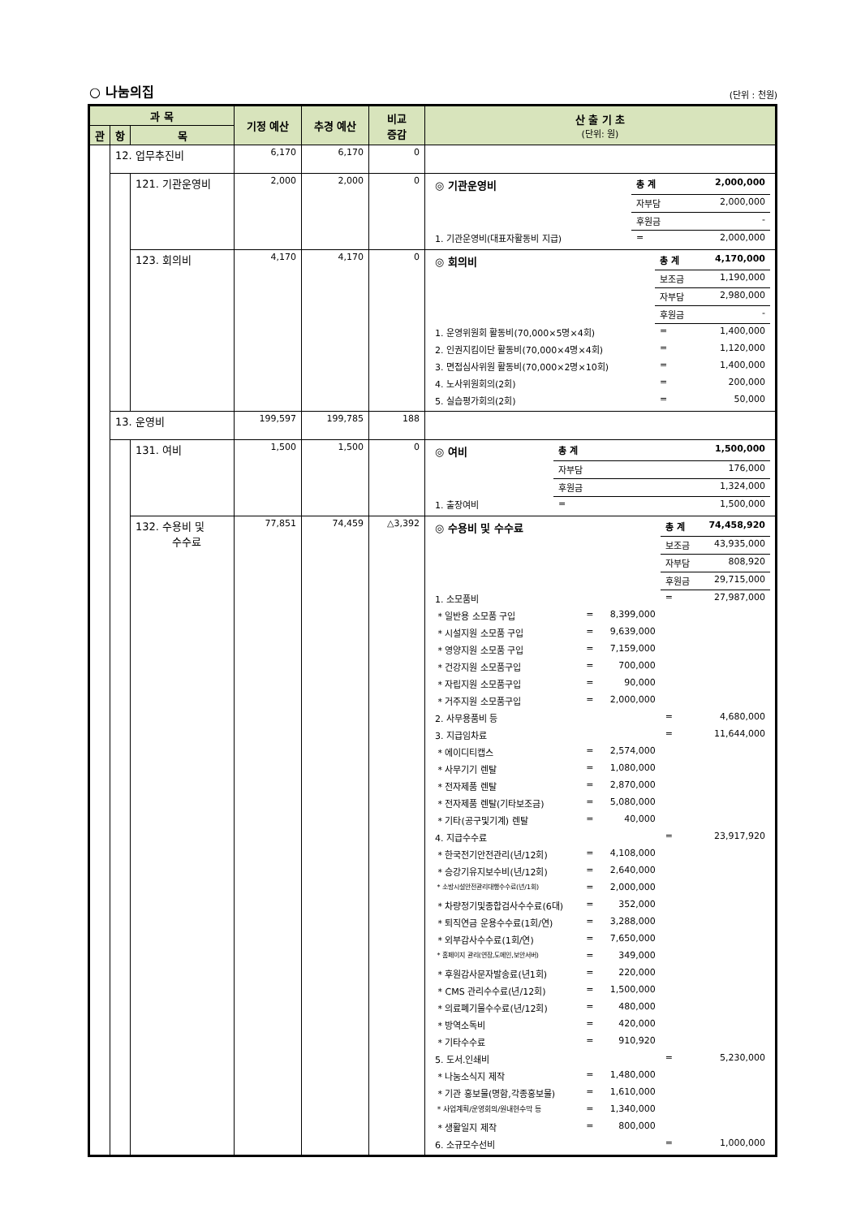○ 나눔의집 (단위 : 천원)
| 과 목 | | | 기정 예산 | 추경 예산 | 비교 증감 | 산 출 기 초 (단위: 원) |
| --- | --- | --- | --- | --- | --- | --- |
| 관 | 항 | 목 | | | | |
| | 12. 업무추진비 | | 6,170 | 6,170 | 0 | |
| | | 121. 기관운영비 | 2,000 | 2,000 | 0 | / ◎ 기관운영비 / 총 계 / 2,000,000 / / / 자부담 / 2,000,000 / / / 후원금 / - / / 1. 기관운영비(대표자활동비 지급) / = / 2,000,000 / |
| | | 123. 회의비 | 4,170 | 4,170 | 0 | / ◎ 회의비 / 총 계 / 4,170,000 / / / 보조금 / 1,190,000 / / / 자부담 / 2,980,000 / / / 후원금 / - / / 1. 운영위원회 활동비(70,000×5명×4회) / = / 1,400,000 / / 2. 인권지킴이단 활동비(70,000×4명×4회) / = / 1,120,000 / / 3. 면접심사위원 활동비(70,000×2명×10회) / = / 1,400,000 / / 4. 노사위원회의(2회) / = / 200,000 / / 5. 실습평가회의(2회) / = / 50,000 / |
| | 13. 운영비 | | 199,597 | 199,785 | 188 | |
| | | 131. 여비 | 1,500 | 1,500 | 0 | / ◎ 여비 / 총 계 / 1,500,000 / / / 자부담 / 176,000 / / / 후원금 / 1,324,000 / / 1. 출장여비 / = / 1,500,000 / |
| | | 132. 수용비 및 수수료 | 77,851 | 74,459 | △3,392 | / ◎ 수용비 및 수수료 / / / 총 계 / 74,458,920 / / / / / 보조금 / 43,935,000 / / / / / 자부담 / 808,920 / / / / / 후원금 / 29,715,000 / / 1. 소모품비 / / / = / 27,987,000 / / * 일반용 소모품 구입 / = / 8,399,000 / / / / * 시설지원 소모품 구입 / = / 9,639,000 / / / / * 영양지원 소모품 구입 / = / 7,159,000 / / / / * 건강지원 소모품구입 / = / 700,000 / / / / * 자립지원 소모품구입 / = / 90,000 / / / / * 거주지원 소모품구입 / = / 2,000,000 / / / / 2. 사무용품비 등 / / / = / 4,680,000 / / 3. 지급임차료 / / / = / 11,644,000 / / * 에이디티캡스 / = / 2,574,000 / / / / * 사무기기 렌탈 / = / 1,080,000 / / / / * 전자제품 렌탈 / = / 2,870,000 / / / / * 전자제품 렌탈(기타보조금) / = / 5,080,000 / / / / * 기타(공구및기계) 렌탈 / = / 40,000 / / / / 4. 지급수수료 / / / = / 23,917,920 / / * 한국전기안전관리(년/12회) / = / 4,108,000 / / / / * 승강기유지보수비(년/12회) / = / 2,640,000 / / / / * 소방시설안전관리대행수수료(년/1회) / = / 2,000,000 / / / / * 차량정기및종합검사수수료(6대) / = / 352,000 / / / / * 퇴직연금 운용수수료(1회/연) / = / 3,288,000 / / / / * 외부감사수수료(1회/연) / = / 7,650,000 / / / / * 홈페이지 관리(연장,도메인,보안서버) / = / 349,000 / / / / * 후원감사문자발송료(년1회) / = / 220,000 / / / / * CMS 관리수수료(년/12회) / = / 1,500,000 / / / / * 의료폐기물수수료(년/12회) / = / 480,000 / / / / * 방역소독비 / = / 420,000 / / / / * 기타수수료 / = / 910,920 / / / / 5. 도서.인쇄비 / / / = / 5,230,000 / / * 나눔소식지 제작 / = / 1,480,000 / / / / * 기관 홍보물(명함,각종홍보물) / = / 1,610,000 / / / / * 사업계획/운영회의/원내현수막 등 / = / 1,340,000 / / / / * 생활일지 제작 / = / 800,000 / / / / 6. 소규모수선비 / / / = / 1,000,000 / |